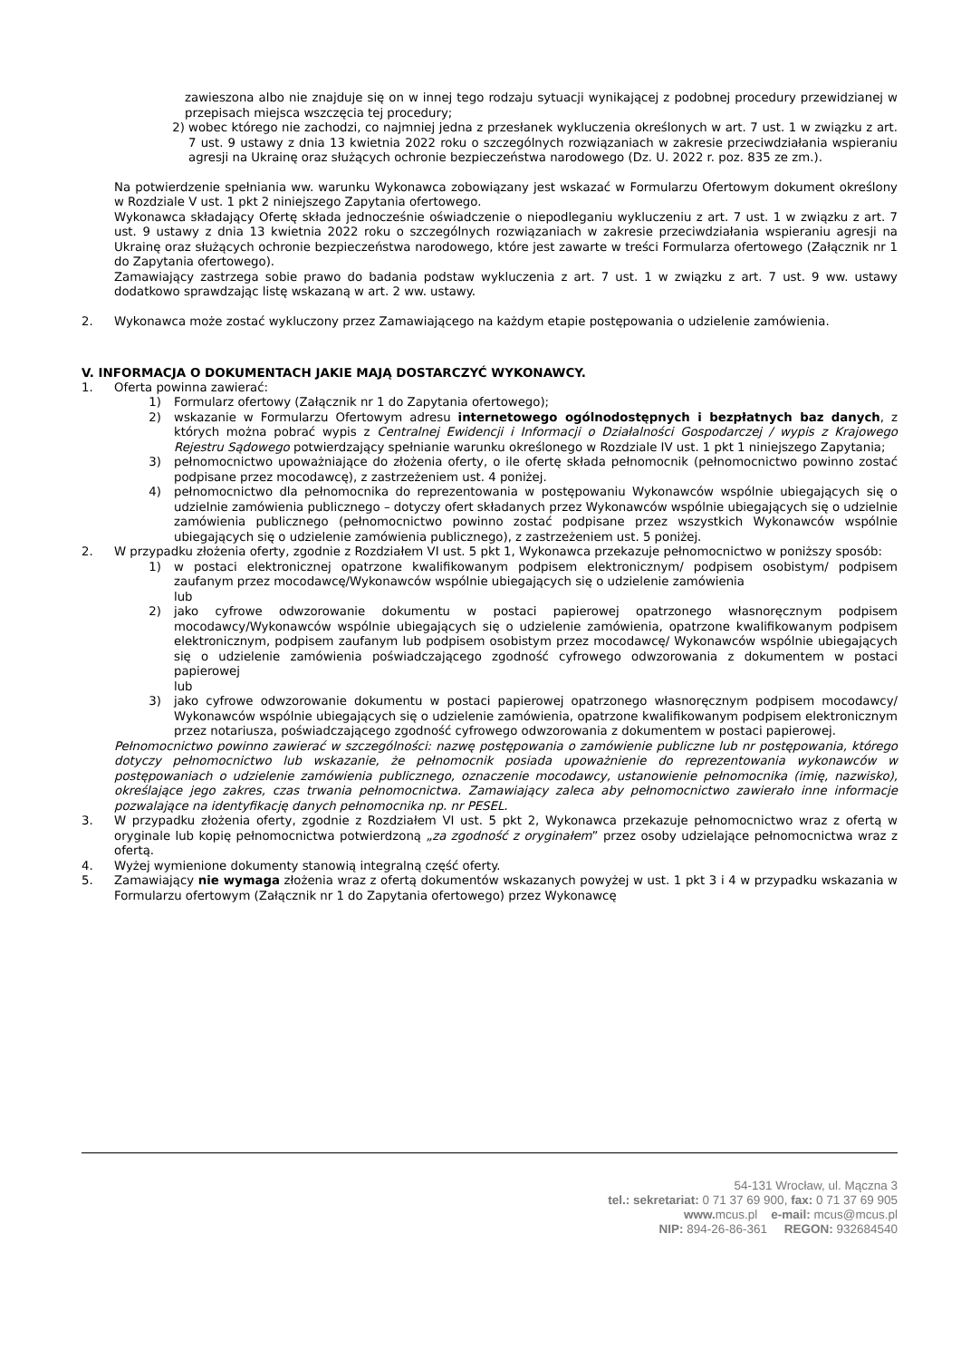zawieszona albo nie znajduje się on w innej tego rodzaju sytuacji wynikającej z podobnej procedury przewidzianej w przepisach miejsca wszczęcia tej procedury;
2) wobec którego nie zachodzi, co najmniej jedna z przesłanek wykluczenia określonych w art. 7 ust. 1 w związku z art. 7 ust. 9 ustawy z dnia 13 kwietnia 2022 roku o szczególnych rozwiązaniach w zakresie przeciwdziałania wspieraniu agresji na Ukrainę oraz służących ochronie bezpieczeństwa narodowego (Dz. U. 2022 r. poz. 835 ze zm.).
Na potwierdzenie spełniania ww. warunku Wykonawca zobowiązany jest wskazać w Formularzu Ofertowym dokument określony w Rozdziale V ust. 1 pkt 2 niniejszego Zapytania ofertowego.
Wykonawca składający Ofertę składa jednocześnie oświadczenie o niepodleganiu wykluczeniu z art. 7 ust. 1 w związku z art. 7 ust. 9 ustawy z dnia 13 kwietnia 2022 roku o szczególnych rozwiązaniach w zakresie przeciwdziałania wspieraniu agresji na Ukrainę oraz służących ochronie bezpieczeństwa narodowego, które jest zawarte w treści Formularza ofertowego (Załącznik nr 1 do Zapytania ofertowego).
Zamawiający zastrzega sobie prawo do badania podstaw wykluczenia z art. 7 ust. 1 w związku z art. 7 ust. 9 ww. ustawy dodatkowo sprawdzając listę wskazaną w art. 2 ww. ustawy.
2. Wykonawca może zostać wykluczony przez Zamawiającego na każdym etapie postępowania o udzielenie zamówienia.
V. INFORMACJA O DOKUMENTACH JAKIE MAJĄ DOSTARCZYĆ WYKONAWCY.
1. Oferta powinna zawierać:
1) Formularz ofertowy (Załącznik nr 1 do Zapytania ofertowego);
2) wskazanie w Formularzu Ofertowym adresu internetowego ogólnodostępnych i bezpłatnych baz danych, z których można pobrać wypis z Centralnej Ewidencji i Informacji o Działalności Gospodarczej / wypis z Krajowego Rejestru Sądowego potwierdzający spełnianie warunku określonego w Rozdziale IV ust. 1 pkt 1 niniejszego Zapytania;
3) pełnomocnictwo upoważniające do złożenia oferty, o ile ofertę składa pełnomocnik (pełnomocnictwo powinno zostać podpisane przez mocodawcę), z zastrzeżeniem ust. 4 poniżej.
4) pełnomocnictwo dla pełnomocnika do reprezentowania w postępowaniu Wykonawców wspólnie ubiegających się o udzielnie zamówienia publicznego – dotyczy ofert składanych przez Wykonawców wspólnie ubiegających się o udzielnie zamówienia publicznego (pełnomocnictwo powinno zostać podpisane przez wszystkich Wykonawców wspólnie ubiegających się o udzielenie zamówienia publicznego), z zastrzeżeniem ust. 5 poniżej.
2. W przypadku złożenia oferty, zgodnie z Rozdziałem VI ust. 5 pkt 1, Wykonawca przekazuje pełnomocnictwo w poniższy sposób:
1) w postaci elektronicznej opatrzone kwalifikowanym podpisem elektronicznym/ podpisem osobistym/ podpisem zaufanym przez mocodawcę/Wykonawców wspólnie ubiegających się o udzielenie zamówienia
lub
2) jako cyfrowe odwzorowanie dokumentu w postaci papierowej opatrzonego własnoręcznym podpisem mocodawcy/Wykonawców wspólnie ubiegających się o udzielenie zamówienia, opatrzone kwalifikowanym podpisem elektronicznym, podpisem zaufanym lub podpisem osobistym przez mocodawcę/ Wykonawców wspólnie ubiegających się o udzielenie zamówienia poświadczającego zgodność cyfrowego odwzorowania z dokumentem w postaci papierowej
lub
3) jako cyfrowe odwzorowanie dokumentu w postaci papierowej opatrzonego własnoręcznym podpisem mocodawcy/ Wykonawców wspólnie ubiegających się o udzielenie zamówienia, opatrzone kwalifikowanym podpisem elektronicznym przez notariusza, poświadczającego zgodność cyfrowego odwzorowania z dokumentem w postaci papierowej.
Pełnomocnictwo powinno zawierać w szczególności: nazwę postępowania o zamówienie publiczne lub nr postępowania, którego dotyczy pełnomocnictwo lub wskazanie, że pełnomocnik posiada upoważnienie do reprezentowania wykonawców w postępowaniach o udzielenie zamówienia publicznego, oznaczenie mocodawcy, ustanowienie pełnomocnika (imię, nazwisko), określające jego zakres, czas trwania pełnomocnictwa. Zamawiający zaleca aby pełnomocnictwo zawierało inne informacje pozwalające na identyfikację danych pełnomocnika np. nr PESEL.
3. W przypadku złożenia oferty, zgodnie z Rozdziałem VI ust. 5 pkt 2, Wykonawca przekazuje pełnomocnictwo wraz z ofertą w oryginale lub kopię pełnomocnictwa potwierdzoną „za zgodność z oryginałem” przez osoby udzielające pełnomocnictwa wraz z ofertą.
4. Wyżej wymienione dokumenty stanowią integralną część oferty.
5. Zamawiający nie wymaga złożenia wraz z ofertą dokumentów wskazanych powyżej w ust. 1 pkt 3 i 4 w przypadku wskazania w Formularzu ofertowym (Załącznik nr 1 do Zapytania ofertowego) przez Wykonawcę
54-131 Wrocław, ul. Mączna 3
tel.: sekretariat: 0 71 37 69 900, fax: 0 71 37 69 905
www. mcus.pl e-mail: mcus@mcus.pl
NIP: 894-26-86-361 REGON: 932684540